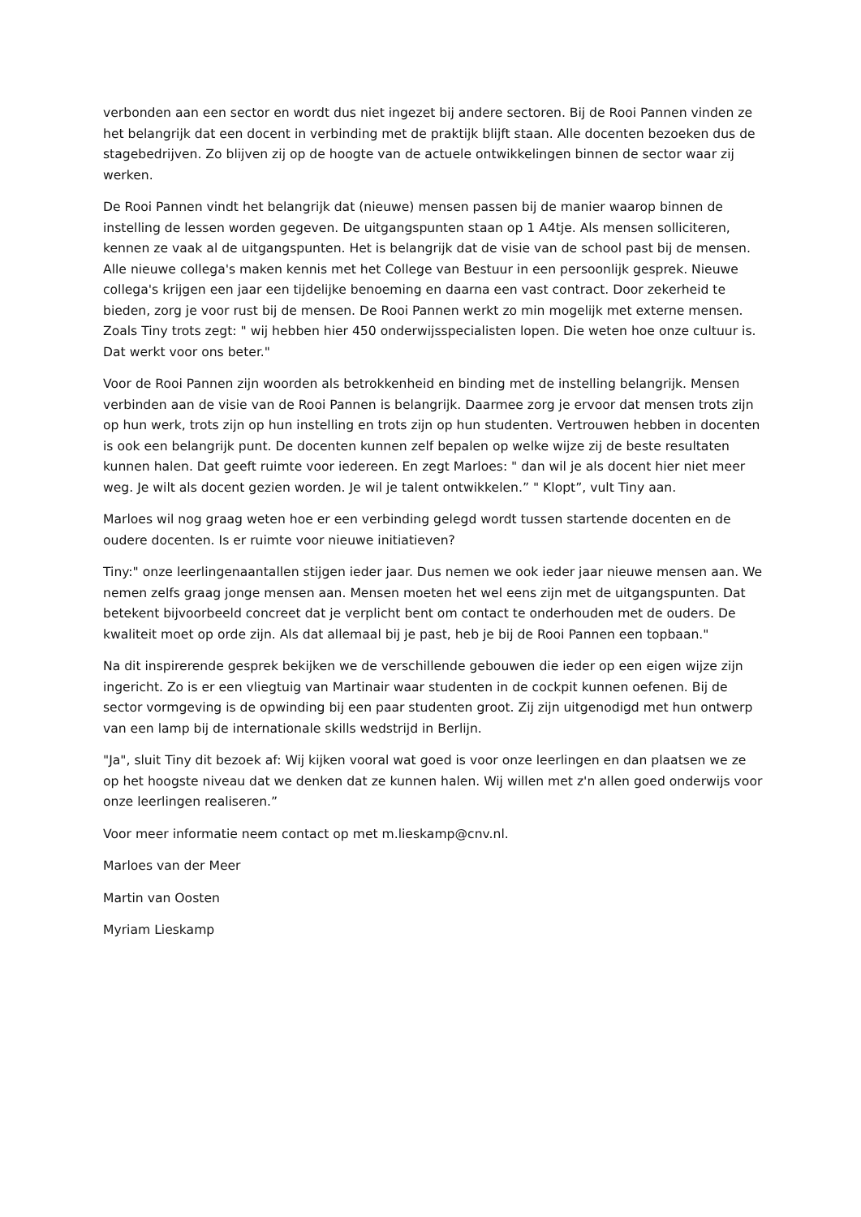verbonden aan een sector en wordt dus niet ingezet bij andere sectoren. Bij de Rooi Pannen vinden ze het belangrijk dat een docent in verbinding met de praktijk blijft staan. Alle docenten bezoeken dus de stagebedrijven. Zo blijven zij op de hoogte van de actuele ontwikkelingen binnen de sector waar zij werken.
De Rooi Pannen vindt het belangrijk dat (nieuwe) mensen passen bij de manier waarop binnen de instelling de lessen worden gegeven. De uitgangspunten staan op 1 A4tje. Als mensen solliciteren, kennen ze vaak al de uitgangspunten. Het is belangrijk dat de visie van de school past bij de mensen. Alle nieuwe collega's maken kennis met het College van Bestuur in een persoonlijk gesprek. Nieuwe collega's krijgen een jaar een tijdelijke benoeming en daarna een vast contract. Door zekerheid te bieden, zorg je voor rust bij de mensen. De Rooi Pannen werkt zo min mogelijk met externe mensen. Zoals Tiny trots zegt: " wij hebben hier 450 onderwijsspecialisten lopen. Die weten hoe onze cultuur is. Dat werkt voor ons beter."
Voor de Rooi Pannen zijn woorden als betrokkenheid en binding met de instelling belangrijk. Mensen verbinden aan de visie van de Rooi Pannen is belangrijk. Daarmee zorg je ervoor dat mensen trots zijn op hun werk, trots zijn op hun instelling en trots zijn op hun studenten. Vertrouwen hebben in docenten is ook een belangrijk punt. De docenten kunnen zelf bepalen op welke wijze zij de beste resultaten kunnen halen. Dat geeft ruimte voor iedereen. En zegt Marloes: " dan wil je als docent hier niet meer weg. Je wilt als docent gezien worden. Je wil je talent ontwikkelen.” " Klopt”, vult Tiny aan.
Marloes wil nog graag weten hoe er een verbinding gelegd wordt tussen startende docenten en de oudere docenten. Is er ruimte voor nieuwe initiatieven?
Tiny:" onze leerlingenaantallen stijgen ieder jaar. Dus nemen we ook ieder jaar nieuwe mensen aan. We nemen zelfs graag jonge mensen aan. Mensen moeten het wel eens zijn met de uitgangspunten. Dat betekent bijvoorbeeld concreet dat je verplicht bent om contact te onderhouden met de ouders. De kwaliteit moet op orde zijn. Als dat allemaal bij je past, heb je bij de Rooi Pannen een topbaan."
Na dit inspirerende gesprek bekijken we de verschillende gebouwen die ieder op een eigen wijze zijn ingericht. Zo is er een vliegtuig van Martinair waar studenten in de cockpit kunnen oefenen. Bij de sector vormgeving is de opwinding bij een paar studenten groot. Zij zijn uitgenodigd met hun ontwerp van een lamp bij de internationale skills wedstrijd in Berlijn.
"Ja", sluit Tiny dit bezoek af: Wij kijken vooral wat goed is voor onze leerlingen en dan plaatsen we ze op het hoogste niveau dat we denken dat ze kunnen halen. Wij willen met z'n allen goed onderwijs voor onze leerlingen realiseren.”
Voor meer informatie neem contact op met m.lieskamp@cnv.nl.
Marloes van der Meer
Martin van Oosten
Myriam Lieskamp